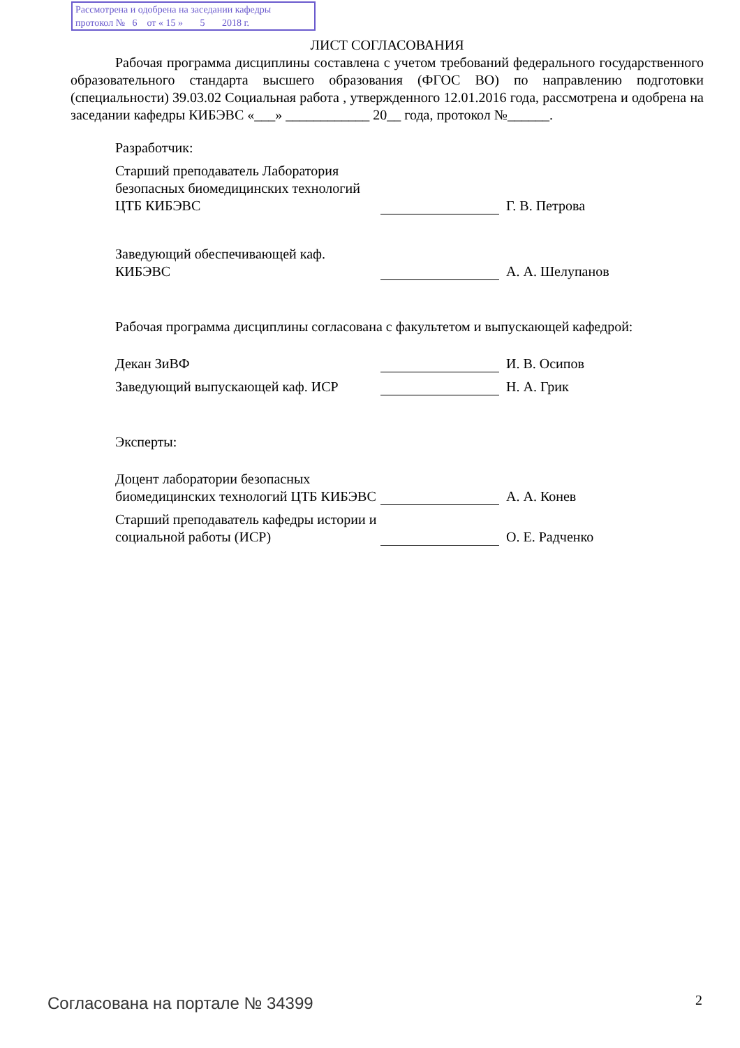Рассмотрена и одобрена на заседании кафедры
протокол № 6 от « 15 » 5 2018 г.
ЛИСТ СОГЛАСОВАНИЯ
Рабочая программа дисциплины составлена с учетом требований федерального государственного образовательного стандарта высшего образования (ФГОС ВО) по направлению подготовки (специальности) 39.03.02 Социальная работа , утвержденного 12.01.2016 года, рассмотрена и одобрена на заседании кафедры КИБЭВС «___» ____________ 20__ года, протокол №______.
Разработчик:
Старший преподаватель Лаборатория безопасных биомедицинских технологий ЦТБ КИБЭВС
Г. В. Петрова
Заведующий обеспечивающей каф. КИБЭВС
А. А. Шелупанов
Рабочая программа дисциплины согласована с факультетом и выпускающей кафедрой:
Декан ЗиВФ
И. В. Осипов
Заведующий выпускающей каф. ИСР
Н. А. Грик
Эксперты:
Доцент лаборатории безопасных биомедицинских технологий ЦТБ КИБЭВС
А. А. Конев
Старший преподаватель кафедры истории и социальной работы (ИСР)
О. Е. Радченко
Согласована на портале № 34399 2